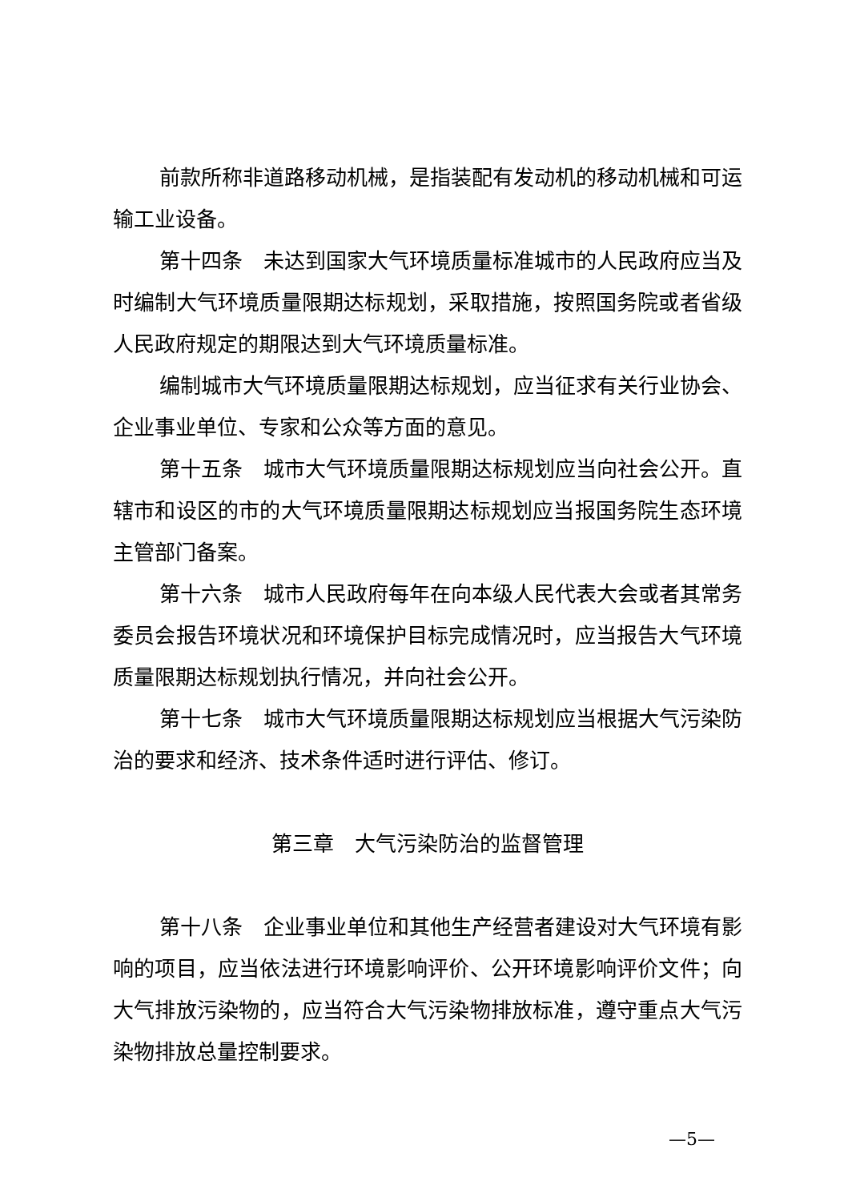前款所称非道路移动机械，是指装配有发动机的移动机械和可运输工业设备。
第十四条　未达到国家大气环境质量标准城市的人民政府应当及时编制大气环境质量限期达标规划，采取措施，按照国务院或者省级人民政府规定的期限达到大气环境质量标准。
编制城市大气环境质量限期达标规划，应当征求有关行业协会、企业事业单位、专家和公众等方面的意见。
第十五条　城市大气环境质量限期达标规划应当向社会公开。直辖市和设区的市的大气环境质量限期达标规划应当报国务院生态环境主管部门备案。
第十六条　城市人民政府每年在向本级人民代表大会或者其常务委员会报告环境状况和环境保护目标完成情况时，应当报告大气环境质量限期达标规划执行情况，并向社会公开。
第十七条　城市大气环境质量限期达标规划应当根据大气污染防治的要求和经济、技术条件适时进行评估、修订。
第三章　大气污染防治的监督管理
第十八条　企业事业单位和其他生产经营者建设对大气环境有影响的项目，应当依法进行环境影响评价、公开环境影响评价文件；向大气排放污染物的，应当符合大气污染物排放标准，遵守重点大气污染物排放总量控制要求。
—5—